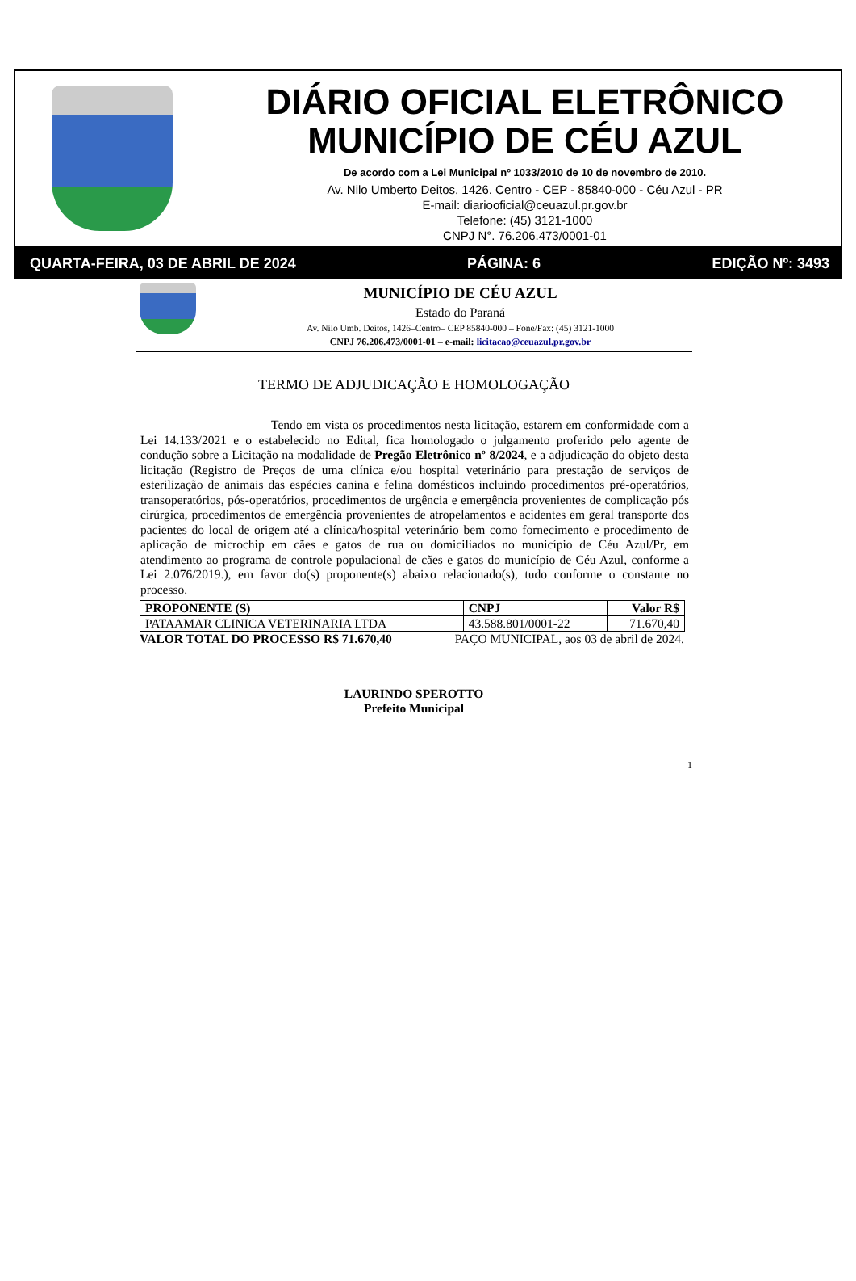DIÁRIO OFICIAL ELETRÔNICO
MUNICÍPIO DE CÉU AZUL
De acordo com a Lei Municipal nº 1033/2010 de 10 de novembro de 2010.
Av. Nilo Umberto Deitos, 1426. Centro - CEP - 85840-000 - Céu Azul - PR
E-mail: diariooficial@ceuazul.pr.gov.br
Telefone: (45) 3121-1000
CNPJ N°. 76.206.473/0001-01
QUARTA-FEIRA, 03 DE ABRIL DE 2024 PÁGINA: 6 EDIÇÃO Nº: 3493
MUNICÍPIO DE CÉU AZUL
Estado do Paraná
Av. Nilo Umb. Deitos, 1426–Centro– CEP 85840-000 – Fone/Fax: (45) 3121-1000
CNPJ 76.206.473/0001-01 – e-mail: licitacao@ceuazul.pr.gov.br
TERMO DE ADJUDICAÇÃO E HOMOLOGAÇÃO
Tendo em vista os procedimentos nesta licitação, estarem em conformidade com a Lei 14.133/2021 e o estabelecido no Edital, fica homologado o julgamento proferido pelo agente de condução sobre a Licitação na modalidade de Pregão Eletrônico nº 8/2024, e a adjudicação do objeto desta licitação (Registro de Preços de uma clínica e/ou hospital veterinário para prestação de serviços de esterilização de animais das espécies canina e felina domésticos incluindo procedimentos pré-operatórios, transoperatórios, pós-operatórios, procedimentos de urgência e emergência provenientes de complicação pós cirúrgica, procedimentos de emergência provenientes de atropelamentos e acidentes em geral transporte dos pacientes do local de origem até a clínica/hospital veterinário bem como fornecimento e procedimento de aplicação de microchip em cães e gatos de rua ou domiciliados no município de Céu Azul/Pr, em atendimento ao programa de controle populacional de cães e gatos do município de Céu Azul, conforme a Lei 2.076/2019.), em favor do(s) proponente(s) abaixo relacionado(s), tudo conforme o constante no processo.
| PROPONENTE (S) | CNPJ | Valor R$ |
| --- | --- | --- |
| PATAAMAR CLINICA VETERINARIA LTDA | 43.588.801/0001-22 | 71.670,40 |
VALOR TOTAL DO PROCESSO R$ 71.670,40 PAÇO MUNICIPAL, aos 03 de abril de 2024.
LAURINDO SPEROTTO
Prefeito Municipal
1